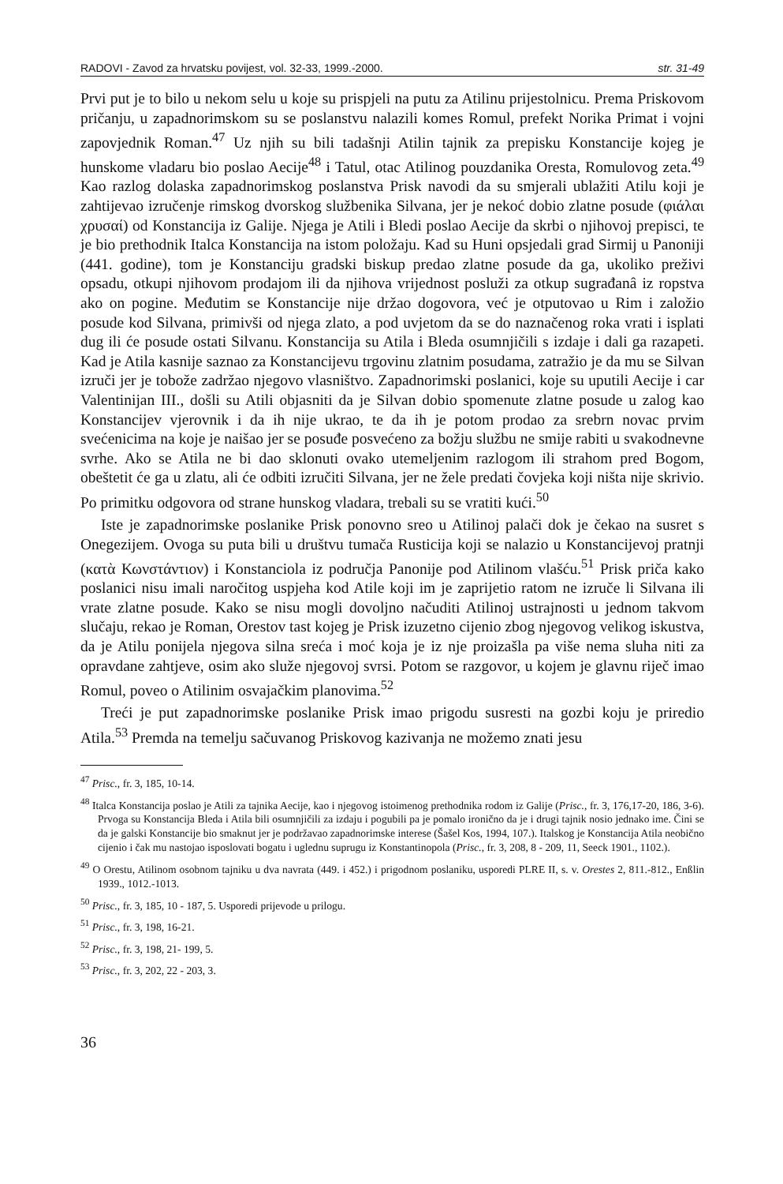RADOVI - Zavod za hrvatsku povijest, vol. 32-33, 1999.-2000. str. 31-49
Prvi put je to bilo u nekom selu u koje su prispjeli na putu za Atilinu prijestolnicu. Prema Priskovom pričanju, u zapadnorimskom su se poslanstvu nalazili komes Romul, prefekt Norika Primat i vojni zapovjednik Roman.<sup>47</sup> Uz njih su bili tadašnji Atilin tajnik za prepisku Konstancije kojeg je hunskome vladaru bio poslao Aecije<sup>48</sup> i Tatul, otac Atilinog pouzdanika Oresta, Romulovog zeta.<sup>49</sup> Kao razlog dolaska zapadnorimskog poslanstva Prisk navodi da su smjerali ublažiti Atilu koji je zahtijevao izručenje rimskog dvorskog službenika Silvana, jer je nekoć dobio zlatne posude (φιάλαι χρυσαί) od Konstancija iz Galije. Njega je Atili i Bledi poslao Aecije da skrbi o njihovoj prepisci, te je bio prethodnik Italca Konstancija na istom položaju. Kad su Huni opsjedali grad Sirmij u Panoniji (441. godine), tom je Konstanciju gradski biskup predao zlatne posude da ga, ukoliko preživi opsadu, otkupi njihovom prodajom ili da njihova vrijednost posluži za otkup sugrađanâ iz ropstva ako on pogine. Međutim se Konstancije nije držao dogovora, već je otputovao u Rim i založio posude kod Silvana, primivši od njega zlato, a pod uvjetom da se do naznačenog roka vrati i isplati dug ili će posude ostati Silvanu. Konstancija su Atila i Bleda osumnjičili s izdaje i dali ga razapeti. Kad je Atila kasnije saznao za Konstancijevu trgovinu zlatnim posudama, zatražio je da mu se Silvan izruči jer je tobože zadržao njegovo vlasništvo. Zapadnorimski poslanici, koje su uputili Aecije i car Valentinijan III., došli su Atili objasniti da je Silvan dobio spomenute zlatne posude u zalog kao Konstancijev vjerovnik i da ih nije ukrao, te da ih je potom prodao za srebrn novac prvim svećenicima na koje je naišao jer se posuđe posvećeno za božju službu ne smije rabiti u svakodnevne svrhe. Ako se Atila ne bi dao sklonuti ovako utemeljenim razlogom ili strahom pred Bogom, obeštetit će ga u zlatu, ali će odbiti izručiti Silvana, jer ne žele predati čovjeka koji ništa nije skrivio. Po primitku odgovora od strane hunskog vladara, trebali su se vratiti kući.<sup>50</sup>
Iste je zapadnorimske poslanike Prisk ponovno sreo u Atilinoj palači dok je čekao na susret s Onegezijem. Ovoga su puta bili u društvu tumača Rusticija koji se nalazio u Konstancijevoj pratnji (κατὰ Κωνστάντιον) i Konstanciola iz područja Panonije pod Atilinom vlašću.<sup>51</sup> Prisk priča kako poslanici nisu imali naročitog uspjeha kod Atile koji im je zaprijetio ratom ne izruče li Silvana ili vrate zlatne posude. Kako se nisu mogli dovoljno načuditi Atilinoj ustrajnosti u jednom takvom slučaju, rekao je Roman, Orestov tast kojeg je Prisk izuzetno cijenio zbog njegovog velikog iskustva, da je Atilu ponijela njegova silna sreća i moć koja je iz nje proizašla pa više nema sluha niti za opravdane zahtjeve, osim ako služe njegovoj svrsi. Potom se razgovor, u kojem je glavnu riječ imao Romul, poveo o Atilinim osvajačkim planovima.<sup>52</sup>
Treći je put zapadnorimske poslanike Prisk imao prigodu susresti na gozbi koju je priredio Atila.<sup>53</sup> Premda na temelju sačuvanog Priskovog kazivanja ne možemo znati jesu
<sup>47</sup> Prisc., fr. 3, 185, 10-14.
<sup>48</sup> Italca Konstancija poslao je Atili za tajnika Aecije, kao i njegovog istoimenog prethodnika rodom iz Galije (Prisc., fr. 3, 176,17-20, 186, 3-6). Prvoga su Konstancija Bleda i Atila bili osumnjičili za izdaju i pogubili pa je pomalo ironično da je i drugi tajnik nosio jednako ime. Čini se da je galski Konstancije bio smaknut jer je podržavao zapadnorimske interese (Šašel Kos, 1994, 107.). Italskog je Konstancija Atila neobično cijenio i čak mu nastojao isposlovati bogatu i uglednu suprugu iz Konstantinopola (Prisc., fr. 3, 208, 8 - 209, 11, Seeck 1901., 1102.).
<sup>49</sup> O Orestu, Atilinom osobnom tajniku u dva navrata (449. i 452.) i prigodnom poslaniku, usporedi PLRE II, s. v. Orestes 2, 811.-812., Enßlin 1939., 1012.-1013.
<sup>50</sup> Prisc., fr. 3, 185, 10 - 187, 5. Usporedi prijevode u prilogu.
<sup>51</sup> Prisc., fr. 3, 198, 16-21.
<sup>52</sup> Prisc., fr. 3, 198, 21- 199, 5.
<sup>53</sup> Prisc., fr. 3, 202, 22 - 203, 3.
36